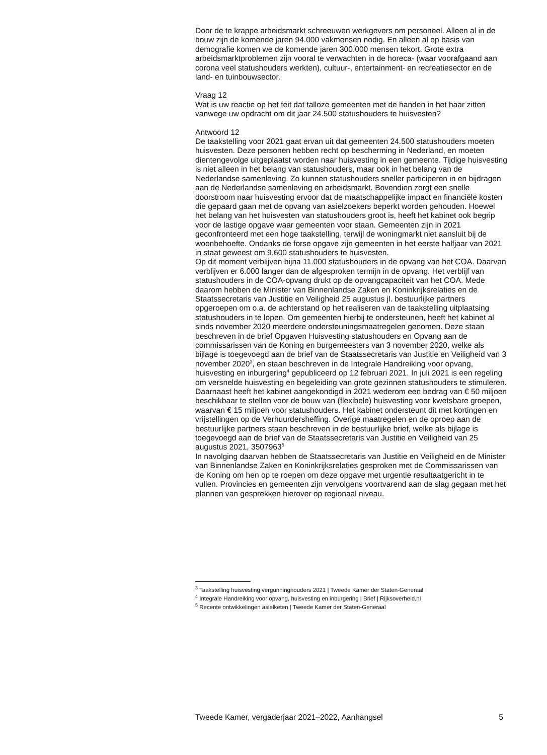Door de te krappe arbeidsmarkt schreeuwen werkgevers om personeel. Alleen al in de bouw zijn de komende jaren 94.000 vakmensen nodig. En alleen al op basis van demografie komen we de komende jaren 300.000 mensen tekort. Grote extra arbeidsmarktproblemen zijn vooral te verwachten in de horeca- (waar voorafgaand aan corona veel statushouders werkten), cultuur-, entertainment- en recreatiesector en de land- en tuinbouwsector.
Vraag 12
Wat is uw reactie op het feit dat talloze gemeenten met de handen in het haar zitten vanwege uw opdracht om dit jaar 24.500 statushouders te huisvesten?
Antwoord 12
De taakstelling voor 2021 gaat ervan uit dat gemeenten 24.500 statushouders moeten huisvesten. Deze personen hebben recht op bescherming in Nederland, en moeten dientengevolge uitgeplaatst worden naar huisvesting in een gemeente. Tijdige huisvesting is niet alleen in het belang van statushouders, maar ook in het belang van de Nederlandse samenleving. Zo kunnen statushouders sneller participeren in en bijdragen aan de Nederlandse samenleving en arbeidsmarkt. Bovendien zorgt een snelle doorstroom naar huisvesting ervoor dat de maatschappelijke impact en financiële kosten die gepaard gaan met de opvang van asielzoekers beperkt worden gehouden. Hoewel het belang van het huisvesten van statushouders groot is, heeft het kabinet ook begrip voor de lastige opgave waar gemeenten voor staan. Gemeenten zijn in 2021 geconfronteerd met een hoge taakstelling, terwijl de woningmarkt niet aansluit bij de woonbehoefte. Ondanks de forse opgave zijn gemeenten in het eerste halfjaar van 2021 in staat geweest om 9.600 statushouders te huisvesten.
Op dit moment verblijven bijna 11.000 statushouders in de opvang van het COA. Daarvan verblijven er 6.000 langer dan de afgesproken termijn in de opvang. Het verblijf van statushouders in de COA-opvang drukt op de opvangcapaciteit van het COA. Mede daarom hebben de Minister van Binnenlandse Zaken en Koninkrijksrelaties en de Staatssecretaris van Justitie en Veiligheid 25 augustus jl. bestuurlijke partners opgeroepen om o.a. de achterstand op het realiseren van de taakstelling uitplaatsing statushouders in te lopen. Om gemeenten hierbij te ondersteunen, heeft het kabinet al sinds november 2020 meerdere ondersteuningsmaatregelen genomen. Deze staan beschreven in de brief Opgaven Huisvesting statushouders en Opvang aan de commissarissen van de Koning en burgemeesters van 3 november 2020, welke als bijlage is toegevoegd aan de brief van de Staatssecretaris van Justitie en Veiligheid van 3 november 2020<sup>3</sup>, en staan beschreven in de Integrale Handreiking voor opvang, huisvesting en inburgering<sup>4</sup> gepubliceerd op 12 februari 2021. In juli 2021 is een regeling om versnelde huisvesting en begeleiding van grote gezinnen statushouders te stimuleren. Daarnaast heeft het kabinet aangekondigd in 2021 wederom een bedrag van € 50 miljoen beschikbaar te stellen voor de bouw van (flexibele) huisvesting voor kwetsbare groepen, waarvan € 15 miljoen voor statushouders. Het kabinet ondersteunt dit met kortingen en vrijstellingen op de Verhuurdersheffing. Overige maatregelen en de oproep aan de bestuurlijke partners staan beschreven in de bestuurlijke brief, welke als bijlage is toegevoegd aan de brief van de Staatssecretaris van Justitie en Veiligheid van 25 augustus 2021, 3507963<sup>5</sup>
In navolging daarvan hebben de Staatssecretaris van Justitie en Veiligheid en de Minister van Binnenlandse Zaken en Koninkrijksrelaties gesproken met de Commissarissen van de Koning om hen op te roepen om deze opgave met urgentie resultaatgericht in te vullen. Provincies en gemeenten zijn vervolgens voortvarend aan de slag gegaan met het plannen van gesprekken hierover op regionaal niveau.
<sup>3</sup> Taakstelling huisvesting vergunninghouders 2021 | Tweede Kamer der Staten-Generaal
<sup>4</sup> Integrale Handreiking voor opvang, huisvesting en inburgering | Brief | Rijksoverheid.nl
<sup>5</sup> Recente ontwikkelingen asielketen | Tweede Kamer der Staten-Generaal
Tweede Kamer, vergaderjaar 2021–2022, Aanhangsel 5